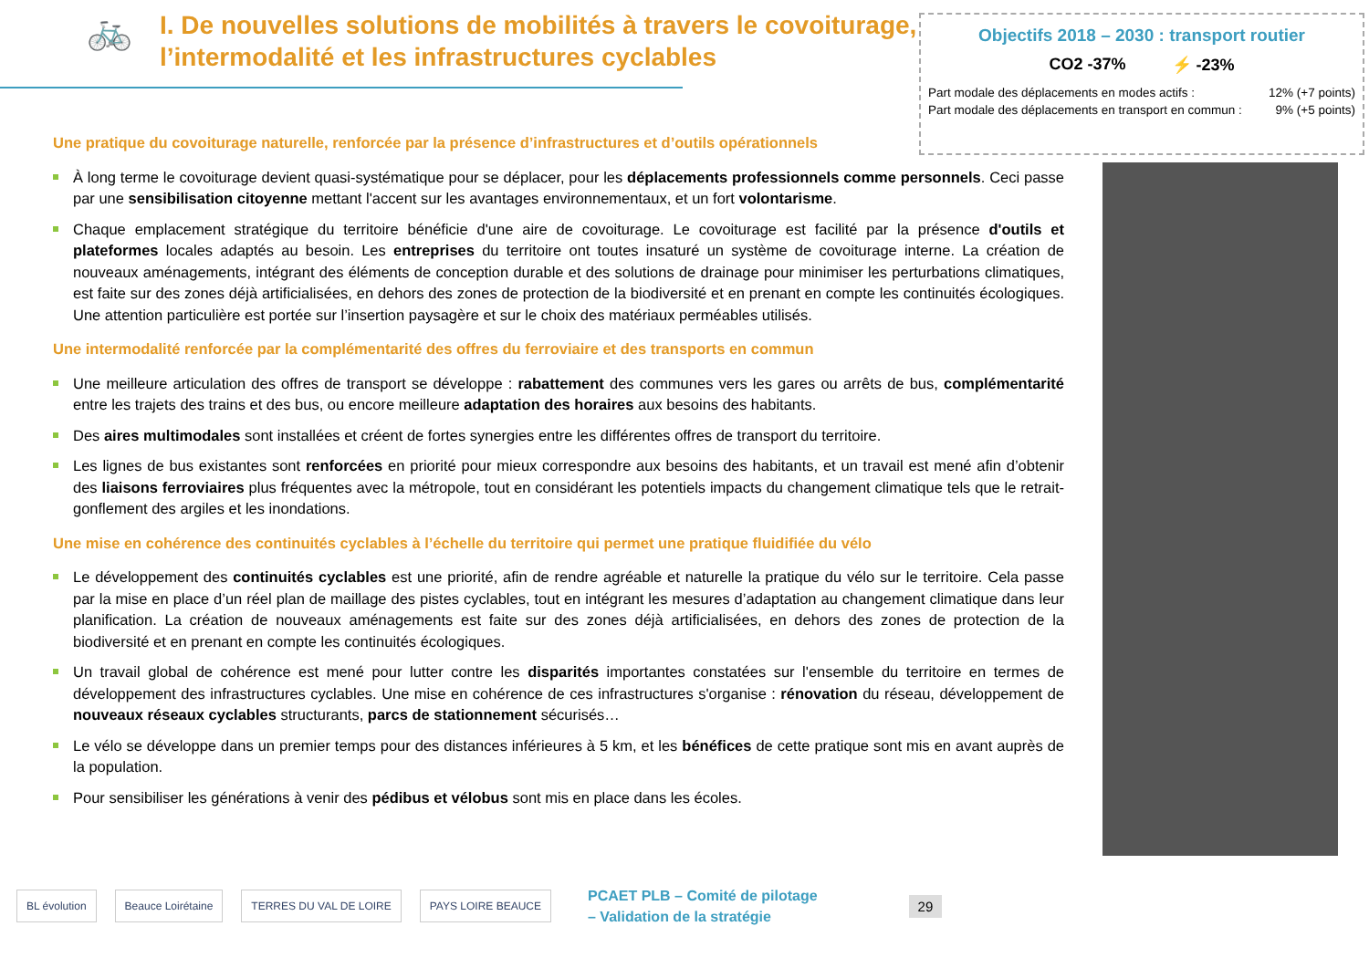🚲
I. De nouvelles solutions de mobilités à travers le covoiturage, l’intermodalité et les infrastructures cyclables
Objectifs 2018 – 2030 : transport routier
CO2 -37% ⚡ -23%
Part modale des déplacements en modes actifs : 12% (+7 points)
Part modale des déplacements en transport en commun : 9% (+5 points)
Une pratique du covoiturage naturelle, renforcée par la présence d’infrastructures et d’outils opérationnels
À long terme le covoiturage devient quasi-systématique pour se déplacer, pour les déplacements professionnels comme personnels. Ceci passe par une sensibilisation citoyenne mettant l'accent sur les avantages environnementaux, et un fort volontarisme.
Chaque emplacement stratégique du territoire bénéficie d'une aire de covoiturage. Le covoiturage est facilité par la présence d'outils et plateformes locales adaptés au besoin. Les entreprises du territoire ont toutes insaturé un système de covoiturage interne. La création de nouveaux aménagements, intégrant des éléments de conception durable et des solutions de drainage pour minimiser les perturbations climatiques, est faite sur des zones déjà artificialisées, en dehors des zones de protection de la biodiversité et en prenant en compte les continuités écologiques. Une attention particulière est portée sur l’insertion paysagère et sur le choix des matériaux perméables utilisés.
Une intermodalité renforcée par la complémentarité des offres du ferroviaire et des transports en commun
Une meilleure articulation des offres de transport se développe : rabattement des communes vers les gares ou arrêts de bus, complémentarité entre les trajets des trains et des bus, ou encore meilleure adaptation des horaires aux besoins des habitants.
Des aires multimodales sont installées et créent de fortes synergies entre les différentes offres de transport du territoire.
Les lignes de bus existantes sont renforcées en priorité pour mieux correspondre aux besoins des habitants, et un travail est mené afin d’obtenir des liaisons ferroviaires plus fréquentes avec la métropole, tout en considérant les potentiels impacts du changement climatique tels que le retrait-gonflement des argiles et les inondations.
Une mise en cohérence des continuités cyclables à l’échelle du territoire qui permet une pratique fluidifiée du vélo
Le développement des continuités cyclables est une priorité, afin de rendre agréable et naturelle la pratique du vélo sur le territoire. Cela passe par la mise en place d’un réel plan de maillage des pistes cyclables, tout en intégrant les mesures d’adaptation au changement climatique dans leur planification. La création de nouveaux aménagements est faite sur des zones déjà artificialisées, en dehors des zones de protection de la biodiversité et en prenant en compte les continuités écologiques.
Un travail global de cohérence est mené pour lutter contre les disparités importantes constatées sur l'ensemble du territoire en termes de développement des infrastructures cyclables. Une mise en cohérence de ces infrastructures s'organise : rénovation du réseau, développement de nouveaux réseaux cyclables structurants, parcs de stationnement sécurisés…
Le vélo se développe dans un premier temps pour des distances inférieures à 5 km, et les bénéfices de cette pratique sont mis en avant auprès de la population.
Pour sensibiliser les générations à venir des pédibus et vélobus sont mis en place dans les écoles.
BL évolution Beauce Loirétaine TERRES DU VAL DE LOIRE PAYS LOIRE BEAUCE
PCAET PLB – Comité de pilotage
– Validation de la stratégie
29